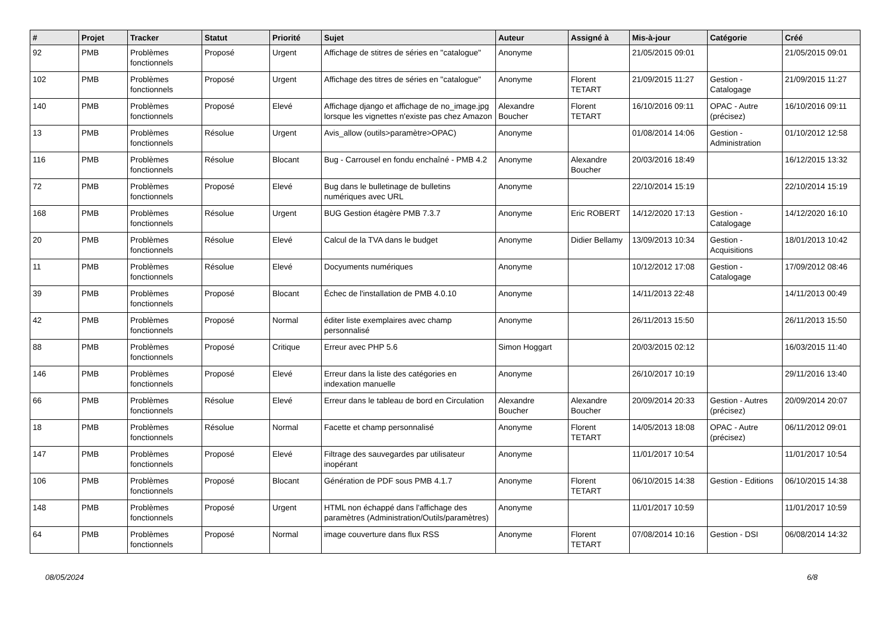| # | Projet | Tracker | Statut | Priorité | Sujet | Auteur | Assigné à | Mis-à-jour | Catégorie | Créé |
| --- | --- | --- | --- | --- | --- | --- | --- | --- | --- | --- |
| 92 | PMB | Problèmes fonctionnels | Proposé | Urgent | Affichage de stitres de séries en "catalogue" | Anonyme | | 21/05/2015 09:01 | | 21/05/2015 09:01 |
| 102 | PMB | Problèmes fonctionnels | Proposé | Urgent | Affichage des titres de séries en "catalogue" | Anonyme | Florent TETART | 21/09/2015 11:27 | Gestion - Catalogage | 21/09/2015 11:27 |
| 140 | PMB | Problèmes fonctionnels | Proposé | Elevé | Affichage django et affichage de no_image.jpg lorsque les vignettes n'existe pas chez Amazon | Alexandre Boucher | Florent TETART | 16/10/2016 09:11 | OPAC - Autre (précisez) | 16/10/2016 09:11 |
| 13 | PMB | Problèmes fonctionnels | Résolue | Urgent | Avis_allow (outils>paramètre>OPAC) | Anonyme | | 01/08/2014 14:06 | Gestion - Administration | 01/10/2012 12:58 |
| 116 | PMB | Problèmes fonctionnels | Résolue | Blocant | Bug - Carrousel en fondu enchaîné - PMB 4.2 | Anonyme | Alexandre Boucher | 20/03/2016 18:49 | | 16/12/2015 13:32 |
| 72 | PMB | Problèmes fonctionnels | Proposé | Elevé | Bug dans le bulletinage de bulletins numériques avec URL | Anonyme | | 22/10/2014 15:19 | | 22/10/2014 15:19 |
| 168 | PMB | Problèmes fonctionnels | Résolue | Urgent | BUG Gestion étagère PMB 7.3.7 | Anonyme | Eric ROBERT | 14/12/2020 17:13 | Gestion - Catalogage | 14/12/2020 16:10 |
| 20 | PMB | Problèmes fonctionnels | Résolue | Elevé | Calcul de la TVA dans le budget | Anonyme | Didier Bellamy | 13/09/2013 10:34 | Gestion - Acquisitions | 18/01/2013 10:42 |
| 11 | PMB | Problèmes fonctionnels | Résolue | Elevé | Docyuments numériques | Anonyme | | 10/12/2012 17:08 | Gestion - Catalogage | 17/09/2012 08:46 |
| 39 | PMB | Problèmes fonctionnels | Proposé | Blocant | Échec de l'installation de PMB 4.0.10 | Anonyme | | 14/11/2013 22:48 | | 14/11/2013 00:49 |
| 42 | PMB | Problèmes fonctionnels | Proposé | Normal | éditer liste exemplaires avec champ personnalisé | Anonyme | | 26/11/2013 15:50 | | 26/11/2013 15:50 |
| 88 | PMB | Problèmes fonctionnels | Proposé | Critique | Erreur avec PHP 5.6 | Simon Hoggart | | 20/03/2015 02:12 | | 16/03/2015 11:40 |
| 146 | PMB | Problèmes fonctionnels | Proposé | Elevé | Erreur dans la liste des catégories en indexation manuelle | Anonyme | | 26/10/2017 10:19 | | 29/11/2016 13:40 |
| 66 | PMB | Problèmes fonctionnels | Résolue | Elevé | Erreur dans le tableau de bord en Circulation | Alexandre Boucher | Alexandre Boucher | 20/09/2014 20:33 | Gestion - Autres (précisez) | 20/09/2014 20:07 |
| 18 | PMB | Problèmes fonctionnels | Résolue | Normal | Facette et champ personnalisé | Anonyme | Florent TETART | 14/05/2013 18:08 | OPAC - Autre (précisez) | 06/11/2012 09:01 |
| 147 | PMB | Problèmes fonctionnels | Proposé | Elevé | Filtrage des sauvegardes par utilisateur inopérant | Anonyme | | 11/01/2017 10:54 | | 11/01/2017 10:54 |
| 106 | PMB | Problèmes fonctionnels | Proposé | Blocant | Génération de PDF sous PMB 4.1.7 | Anonyme | Florent TETART | 06/10/2015 14:38 | Gestion - Editions | 06/10/2015 14:38 |
| 148 | PMB | Problèmes fonctionnels | Proposé | Urgent | HTML non échappé dans l'affichage des paramètres (Administration/Outils/paramètres) | Anonyme | | 11/01/2017 10:59 | | 11/01/2017 10:59 |
| 64 | PMB | Problèmes fonctionnels | Proposé | Normal | image couverture dans flux RSS | Anonyme | Florent TETART | 07/08/2014 10:16 | Gestion - DSI | 06/08/2014 14:32 |
08/05/2024 6/8